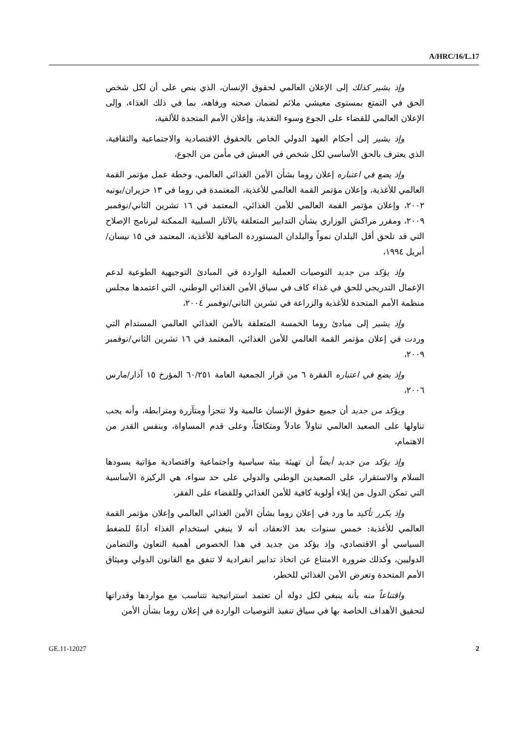A/HRC/16/L.17
وإذ يشير كذلك إلى الإعلان العالمي لحقوق الإنسان، الذي ينص على أن لكل شخص الحق في التمتع بمستوى معيشي ملائم لضمان صحته ورفاهه، بما في ذلك الغذاء، وإلى الإعلان العالمي للقضاء على الجوع وسوء التغذية، وإعلان الأمم المتحدة للألفية،
وإذ يشير إلى أحكام العهد الدولي الخاص بالحقوق الاقتصادية والاجتماعية والثقافية، الذي يعترف بالحق الأساسي لكل شخص في العيش في مأمن من الجوع،
وإذ يضع في اعتباره إعلان روما بشأن الأمن الغذائي العالمي، وخطة عمل مؤتمر القمة العالمي للأغذية، وإعلان مؤتمر القمة العالمي للأغذية، المعتمدة في روما في ١٣ حزيران/يونيه ٢٠٠٢، وإعلان مؤتمر القمة العالمي للأمن الغذائي، المعتمد في ١٦ تشرين الثاني/نوفمبر ٢٠٠٩، ومقرر مراكش الوزاري بشأن التدابير المتعلقة بالآثار السلبية الممكنة لبرنامج الإصلاح التي قد تلحق أقل البلدان نمواً والبلدان المستوردة الصافية للأغذية، المعتمد في ١٥ نيسان/أبريل ١٩٩٤،
وإذ يؤكد من جديد التوصيات العملية الواردة في المبادئ التوجيهية الطوعية لدعم الإعمال التدريجي للحق في غذاء كاف في سياق الأمن الغذائي الوطني، التي اعتمدها مجلس منظمة الأمم المتحدة للأغذية والزراعة في تشرين الثاني/نوفمبر ٢٠٠٤،
وإذ يشير إلى مبادئ روما الخمسة المتعلقة بالأمن الغذائي العالمي المستدام التي وردت في إعلان مؤتمر القمة العالمي للأمن الغذائي، المعتمد في ١٦ تشرين الثاني/نوفمبر ٢٠٠٩،
وإذ يضع في اعتباره الفقرة ٦ من قرار الجمعية العامة ٦٠/٢٥١ المؤرخ ١٥ آذار/مارس ٢٠٠٦،
ويؤكد من جديد أن جميع حقوق الإنسان عالمية ولا تتجزأ ومتآزرة ومترابطة، وأنه يجب تناولها على الصعيد العالمي تناولاً عادلاً ومتكافئاً، وعلى قدم المساواة، وبنفس القدر من الاهتمام،
وإذ يؤكد من جديد أيضاً أن تهيئة بيئة سياسية واجتماعية واقتصادية مؤاتية يسودها السلام والاستقرار، على الصعيدين الوطني والدولي على حد سواء، هي الركيزة الأساسية التي تمكن الدول من إيلاء أولوية كافية للأمن الغذائي وللقضاء على الفقر،
وإذ يكرر تأكيد ما ورد في إعلان روما بشأن الأمن الغذائي العالمي وإعلان مؤتمر القمة العالمي للأغذية: خمس سنوات بعد الانعقاد، أنه لا ينبغي استخدام الغذاء أداةً للضغط السياسي أو الاقتصادي، وإذ يؤكد من جديد في هذا الخصوص أهمية التعاون والتضامن الدوليين، وكذلك ضرورة الامتناع عن اتخاذ تدابير انفرادية لا تتفق مع القانون الدولي وميثاق الأمم المتحدة وتعرض الأمن الغذائي للخطر،
واقتناعاً منه بأنه ينبغي لكل دولة أن تعتمد استراتيجية تتناسب مع مواردها وقدراتها لتحقيق الأهداف الخاصة بها في سياق تنفيذ التوصيات الواردة في إعلان روما بشأن الأمن
GE.11-12027 2